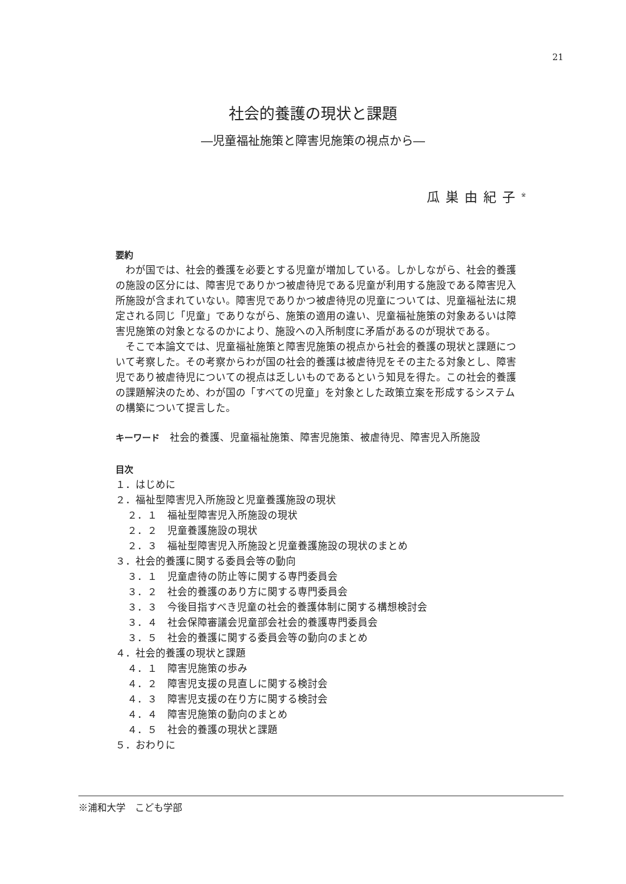21
社会的養護の現状と課題
―児童福祉施策と障害児施策の視点から―
瓜巣由紀子<sup>※</sup>
要約
わが国では、社会的養護を必要とする児童が増加している。しかしながら、社会的養護の施設の区分には、障害児でありかつ被虐待児である児童が利用する施設である障害児入所施設が含まれていない。障害児でありかつ被虐待児の児童については、児童福祉法に規定される同じ「児童」でありながら、施策の適用の違い、児童福祉施策の対象あるいは障害児施策の対象となるのかにより、施設への入所制度に矛盾があるのが現状である。
そこで本論文では、児童福祉施策と障害児施策の視点から社会的養護の現状と課題について考察した。その考察からわが国の社会的養護は被虐待児をその主たる対象とし、障害児であり被虐待児についての視点は乏しいものであるという知見を得た。この社会的養護の課題解決のため、わが国の「すべての児童」を対象とした政策立案を形成するシステムの構築について提言した。
キーワード　社会的養護、児童福祉施策、障害児施策、被虐待児、障害児入所施設
目次
１．はじめに
２．福祉型障害児入所施設と児童養護施設の現状
２．１　福祉型障害児入所施設の現状
２．２　児童養護施設の現状
２．３　福祉型障害児入所施設と児童養護施設の現状のまとめ
３．社会的養護に関する委員会等の動向
３．１　児童虐待の防止等に関する専門委員会
３．２　社会的養護のあり方に関する専門委員会
３．３　今後目指すべき児童の社会的養護体制に関する構想検討会
３．４　社会保障審議会児童部会社会的養護専門委員会
３．５　社会的養護に関する委員会等の動向のまとめ
４．社会的養護の現状と課題
４．１　障害児施策の歩み
４．２　障害児支援の見直しに関する検討会
４．３　障害児支援の在り方に関する検討会
４．４　障害児施策の動向のまとめ
４．５　社会的養護の現状と課題
５．おわりに
※浦和大学　こども学部